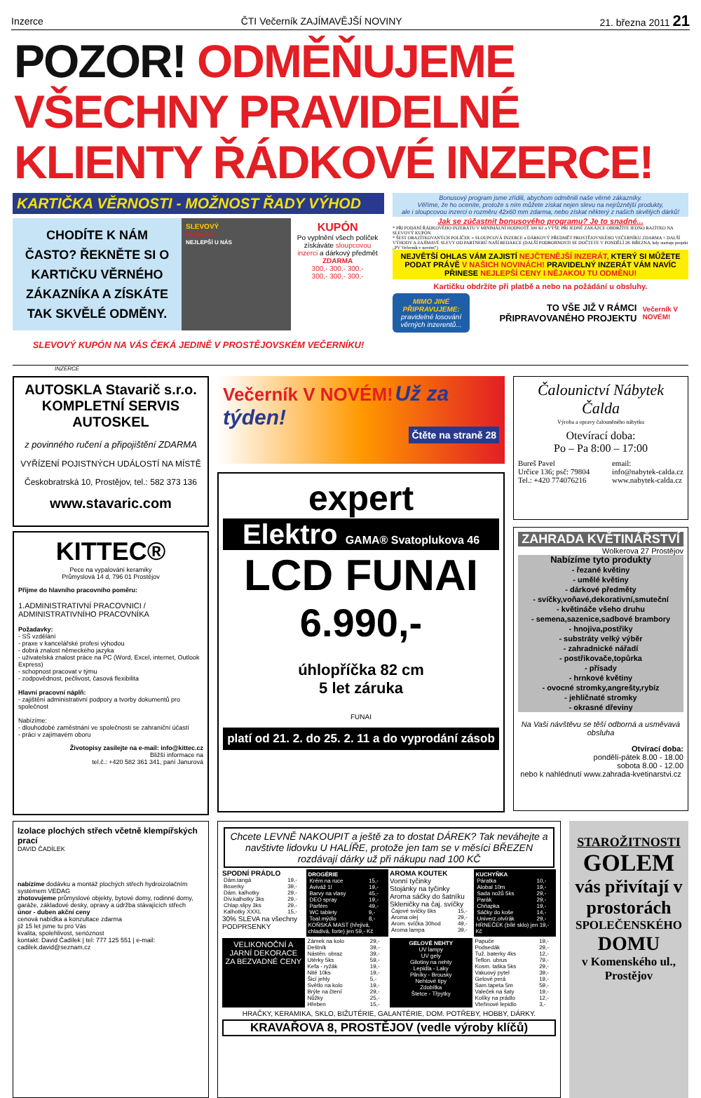Inzerce ČTI Večerník ZAJÍMAVĚJŠÍ NOVINY 21. března 2011 21
POZOR! ODMĚŇUJEME VŠECHNY PRAVIDELNÉ KLIENTY ŘÁDKOVÉ INZERCE!
KARTIČKA VĚRNOSTI - MOŽNOST ŘADY VÝHOD
CHODÍTE K NÁM ČASTO? ŘEKNĚTE SI O KARTIČKU VĚRNÉHO ZÁKAZNÍKA A ZÍSKÁTE TAK SKVĚLÉ ODMĚNY.
SLEVOVÝ
Večerník
NEJLEPŠÍ U NÁS
KUPÓN
Po vyplnění všech políček získáváte sloupcovou inzerci a dárkový předmět ZDARMA
300,- 300,- 300,-
300,- 300,- 300,-
SLEVOVÝ KUPÓN NA VÁS ČEKÁ JEDINĚ V PROSTĚJOVSKÉM VEČERNÍKU!
Bonusový program jsme zřídili, abychom odměnili naše věrné zákazníky.
Věříme, že ho oceníte, protože s ním můžete získat nejen slevu na nejrůznější produkty,
ale i sloupcovou inzerci o rozměru 42x60 mm zdarma, nebo získat některý z našich skvělých dárků!
Jak se zúčastnit bonusového programu? Je to snadné...
* PŘI PODÁNÍ ŘÁDKOVÉHO INZERÁTU V MINIMÁLNÍ HODNOTĚ 300 Kč a VÝŠE PŘI JEDNÉ ZAKÁZCE OBDRŽÍTE JEDNO RAZÍTKO NA SLEVOVÝ KUPÓN.
* ŠEST ORAZÍTKOVANÝCH POLÍČEK = SLOUPCOVÁ INZERCE a DÁRKOVÝ PŘEDMĚT PROSTĚJOVSKÉHO VEČERNÍKU ZDARMA + DALŠÍ VÝHODY A ZAJÍMAVÉ SLEVY OD PARTNERŮ NAŠÍ REDAKCE (DALŠÍ PODROBNOSTI SE DOČTETE V PONDĚLÍ 28. BŘEZNA, kdy startuje projekt „PV Večerník v novém“)
NEJVĚTŠÍ OHLAS VÁM ZAJISTÍ NEJČTENĚJŠÍ INZERÁT, KTERÝ SI MŮŽETE PODAT PRÁVĚ V NAŠICH NOVINÁCH! PRAVIDELNÝ INZERÁT VÁM NAVÍC PŘINESE NEJLEPŠÍ CENY I NĚJAKOU TU ODMĚNU!
Kartičku obdržíte při platbě a nebo na požádání u obsluhy.
MIMO JINÉ PŘIPRAVUJEME:
pravidelné losování věrných inzerentů...
TO VŠE JIŽ V RÁMCI PŘIPRAVOVANÉHO PROJEKTU Večerník V NOVÉM!
INZERCE
AUTOSKLA Stavarič s.r.o. KOMPLETNÍ SERVIS AUTOSKEL
z povinného ručení a připojištění ZDARMA
VYŘÍZENÍ POJISTNÝCH UDÁLOSTÍ NA MÍSTĚ
Českobratrská 10, Prostějov, tel.: 582 373 136
www.stavaric.com
KITTEC®
Pece na vypalování keramiky
Průmyslová 14 d, 796 01 Prostějov
Přijme do hlavního pracovního poměru:
1.ADMINISTRATIVNÍ PRACOVNICI / ADMINISTRATIVNÍHO PRACOVNÍKA
Požadavky:
- SŠ vzdělání
- praxe v kancelářské profesi výhodou
- dobrá znalost německého jazyka
- uživatelská znalost práce na PC (Word, Excel, internet, Outlook Express)
- schopnost pracovat v týmu
- zodpovědnost, pečlivost, časová flexibilita
Hlavní pracovní náplň:
- zajištění administrativní podpory a tvorby dokumentů pro společnost
Nabízíme:
- dlouhodobé zaměstnání ve společnosti se zahraniční účastí
- práci v zajímavém oboru
Životopisy zasílejte na e-mail: info@kittec.cz
Bližší informace na
tel.č.: +420 582 361 341, paní Janurová
Večerník V NOVÉM! Už za týden!
Čtěte na straně 28
expert
Elektro GAMA® Svatoplukova 46
LCD FUNAI
6.990,-
úhlopříčka 82 cm
5 let záruka
FUNAI
platí od 21. 2. do 25. 2. 11 a do vyprodání zásob
Čalounictví Nábytek Čalda
Výroba a opravy čalouněného nábytku
Otevírací doba:
Po – Pa 8:00 – 17:00
Bureš Pavel
Určice 136; psč: 79804
Tel.: +420 774076216 email:
info@nabytek-calda.cz
www.nabytek-calda.cz
ZAHRADA KVĚTINÁŘSTVÍ
Wolkerova 27 Prostějov
Nabízíme tyto produkty
- řezané květiny
- umělé květiny
- dárkové předměty
- svíčky,voňavé,dekorativní,smuteční
- květináče všeho druhu
- semena,sazenice,sadbové brambory
- hnojiva,postřiky
- substráty velký výběr
- zahradnické nářadí
- postřikovače,topůrka
- přísady
- hrnkové květiny
- ovocné stromky,angrešty,rybíz
- jehličnaté stromky
- okrasné dřeviny
Na Vaši návštěvu se těší odborná a usměvavá obsluha
Otvírací doba:
pondělí-pátek 8.00 - 18.00
sobota 8.00 - 12.00
nebo k nahlédnutí www.zahrada-kvetinarstvi.cz
Izolace plochých střech včetně klempířských prací
DAVID ČADÍLEK
nabízíme dodávku a montáž plochých střech hydroizolačním systémem VEDAG
zhotovujeme průmyslové objekty, bytové domy, rodinné domy, garáže, základové desky, opravy a údržba stávajících střech
únor - duben akční ceny
cenová nabídka a konzultace zdarma
již 15 let jsme tu pro Vás
kvalita, spolehlivost, serióznost
kontakt: David Čadílek | tel: 777 125 551 | e-mail: cadilek.david@seznam.cz
Chcete LEVNĚ NAKOUPIT a ještě za to dostat DÁREK? Tak neváhejte a navštivte lidovku U HALÍŘE, protože jen tam se v měsíci BŘEZEN rozdávají dárky už při nákupu nad 100 KČ
SPODNÍ PRÁDLO
| Dám.tangá | 19,- |
| Boxerky | 39,- |
| Dám. kalhotky | 29,- |
| Dív.kalhotky 3ks | 29,- |
| Chlap.slipy 3ks | 29,- |
| Kalhotky XXXL | 15,- |
30% SLEVA na všechny PODPRSENKY
DROGÉRIE
| Krém na ruce | 15,- |
| Aviváž 1l | 19,- |
| Barvy na vlasy | 45,- |
| DEO spray | 19,- |
| Parfém | 49,- |
| WC tablety | 9,- |
| Toal.mýdlo | 8,- |
KOŇSKÁ MAST (hřejivá, chladivá, forte) jen 59,- Kč
AROMA KOUTEK
Vonní tyčinky
Stojánky na tyčinky
Aroma sáčky do šatníku
Skleničky na čaj. svíčky
| Čajové svíčky 6ks | 15,- |
| Aroma olej | 29,- |
| Arom. svíčka 30hod | 49,- |
| Aroma lampa | 39,- |
KUCHYŇKA
| Páratka | 10,- |
| Alobal 10m | 19,- |
| Sada nožů 5ks | 29,- |
| Parák | 29,- |
| Chňapka | 19,- |
| Sáčky do koše | 14,- |
| Univerz.otvírák | 29,- |
HRNEČEK (bílé sklo) jen 19,- Kč
VELIKONOČNÍ A JARNÍ DEKORACE ZA BEZVADNÉ CENY
| Zámek na kolo | 29,- |
| Deštník | 39,- |
| Nástěn. obraz | 39,- |
| Utěrky 5ks | 59,- |
| Kefa - ryžák | 19,- |
| Nitě 10ks | 19,- |
| Šicí jehly | 5,- |
| Světlo na kolo | 19,- |
| Brýle na čtení | 29,- |
| Nůžky | 25,- |
| Hřeben | 15,- |
GELOVÉ NEHTY
UV lampy
UV gely
Gilotiny na nehty
Lepidla - Laky
Pilníky - Brousky
Nehtové tipy
Zdobítka
Štetce - Třpytky
| Papuče | 19,- |
| Podsedák | 29,- |
| Tuž. baterky 4ks | 12,- |
| Teflon. ubrus | 79,- |
| Kosm. taška 5ks | 29,- |
| Vakuový pytel | 39,- |
| Gelové perá | 19,- |
| Sam.tapeta 5m | 59,- |
| Valeček na šaty | 19,- |
| Kolíky na prádlo | 12,- |
| Vteřinové lepidlo | 3,- |
HRAČKY, KERAMIKA, SKLO, BIŽUTÉRIE, GALANTÉRIE, DOM. POTŘEBY, HOBBY, DÁRKY.
KRAVAŘOVA 8, PROSTĚJOV (vedle výroby klíčů)
STAROŽITNOSTI
GOLEM
vás přivítají v prostorách
SPOLEČENSKÉHO
DOMU
v Komenského ul.,
Prostějov